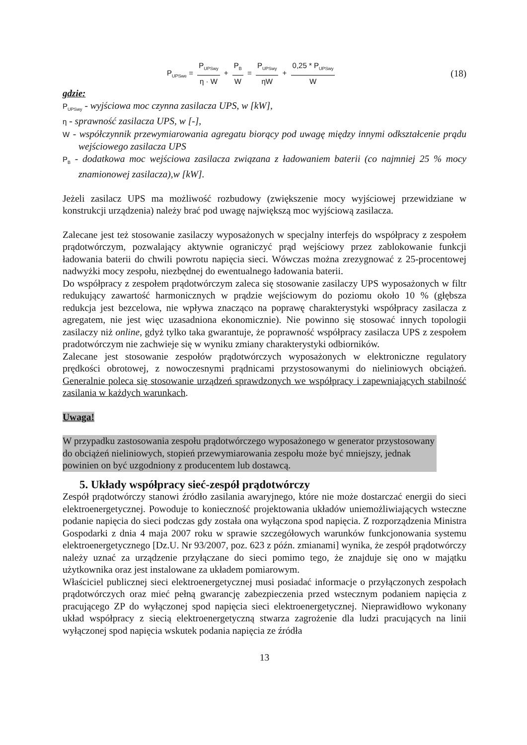P<sub>UPSwe</sub> = P<sub>UPSwy</sub> η · W + P<sub>B</sub> W = P<sub>UPSwy</sub> ηW + 0,25 * P<sub>UPSwy</sub> W
(18)
gdzie:
P<sub>UPSwy</sub> - wyjściowa moc czynna zasilacza UPS, w [kW],
η - sprawność zasilacza UPS, w [-],
W - współczynnik przewymiarowania agregatu biorący pod uwagę między innymi odkształcenie prądu wejściowego zasilacza UPS
P<sub>B</sub> - dodatkowa moc wejściowa zasilacza związana z ładowaniem baterii (co najmniej 25 % mocy znamionowej zasilacza),w [kW].
Jeżeli zasilacz UPS ma możliwość rozbudowy (zwiększenie mocy wyjściowej przewidziane w konstrukcji urządzenia) należy brać pod uwagę największą moc wyjściową zasilacza.
Zalecane jest też stosowanie zasilaczy wyposażonych w specjalny interfejs do współpracy z zespołem prądotwórczym, pozwalający aktywnie ograniczyć prąd wejściowy przez zablokowanie funkcji ładowania baterii do chwili powrotu napięcia sieci. Wówczas można zrezygnować z 25-procentowej nadwyżki mocy zespołu, niezbędnej do ewentualnego ładowania baterii.
Do współpracy z zespołem prądotwórczym zaleca się stosowanie zasilaczy UPS wyposażonych w filtr redukujący zawartość harmonicznych w prądzie wejściowym do poziomu około 10 % (głębsza redukcja jest bezcelowa, nie wpływa znacząco na poprawę charakterystyki współpracy zasilacza z agregatem, nie jest więc uzasadniona ekonomicznie). Nie powinno się stosować innych topologii zasilaczy niż online, gdyż tylko taka gwarantuje, że poprawność współpracy zasilacza UPS z zespołem pradotwórczym nie zachwieje się w wyniku zmiany charakterystyki odbiorników.
Zalecane jest stosowanie zespołów prądotwórczych wyposażonych w elektroniczne regulatory prędkości obrotowej, z nowoczesnymi prądnicami przystosowanymi do nieliniowych obciążeń. Generalnie poleca się stosowanie urządzeń sprawdzonych we współpracy i zapewniających stabilność zasilania w każdych warunkach.
Uwaga!
W przypadku zastosowania zespołu prądotwórczego wyposażonego w generator przystosowany do obciążeń nieliniowych, stopień przewymiarowania zespołu może być mniejszy, jednak powinien on być uzgodniony z producentem lub dostawcą.
5. Układy współpracy sieć-zespół prądotwórczy
Zespół prądotwórczy stanowi źródło zasilania awaryjnego, które nie może dostarczać energii do sieci elektroenergetycznej. Powoduje to konieczność projektowania układów uniemożliwiających wsteczne podanie napięcia do sieci podczas gdy została ona wyłączona spod napięcia. Z rozporządzenia Ministra Gospodarki z dnia 4 maja 2007 roku w sprawie szczegółowych warunków funkcjonowania systemu elektroenergetycznego [Dz.U. Nr 93/2007, poz. 623 z późn. zmianami] wynika, że zespół prądotwórczy należy uznać za urządzenie przyłączane do sieci pomimo tego, że znajduje się ono w majątku użytkownika oraz jest instalowane za układem pomiarowym.
Właściciel publicznej sieci elektroenergetycznej musi posiadać informacje o przyłączonych zespołach prądotwórczych oraz mieć pełną gwarancję zabezpieczenia przed wstecznym podaniem napięcia z pracującego ZP do wyłączonej spod napięcia sieci elektroenergetycznej. Nieprawidłowo wykonany układ współpracy z siecią elektroenergetyczną stwarza zagrożenie dla ludzi pracujących na linii wyłączonej spod napięcia wskutek podania napięcia ze źródła
13